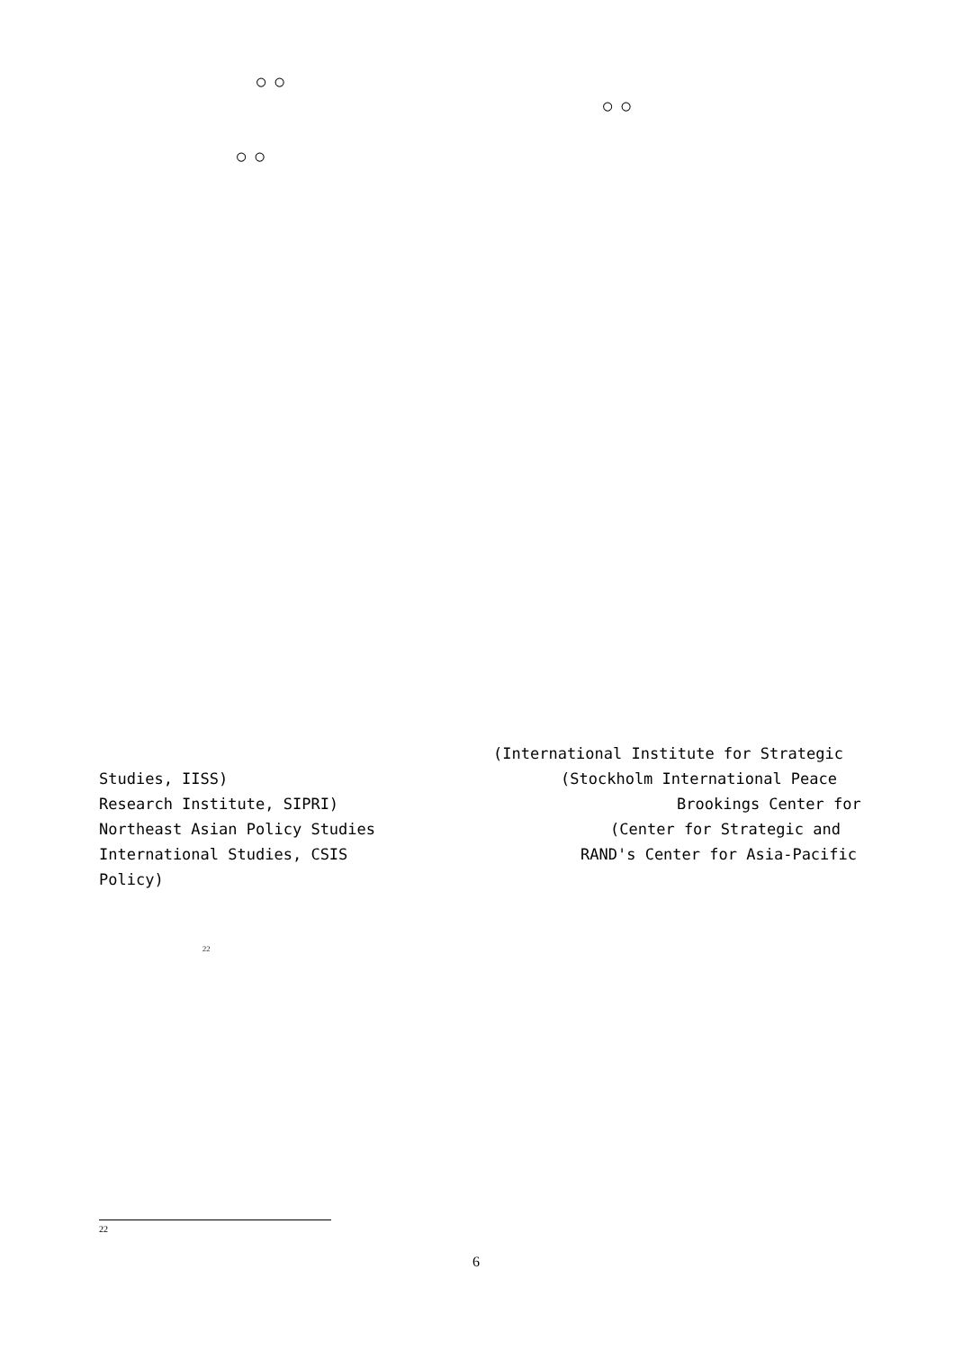○ ○
○ ○
○ ○
(International Institute for Strategic
Studies, IISS)
(Stockholm International Peace
Research Institute, SIPRI)
Brookings Center for
Northeast Asian Policy Studies
(Center for Strategic and
International Studies, CSIS
RAND's Center for Asia-Pacific
Policy)
<sup>22</sup>
<sup>22</sup>
6